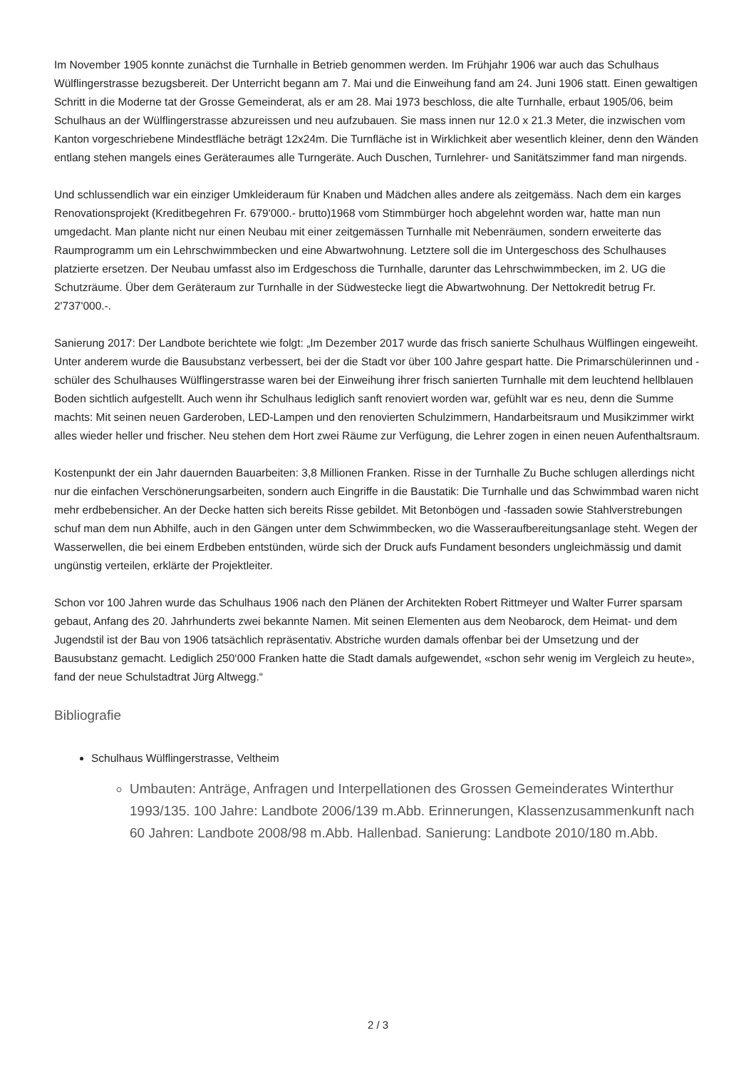Im November 1905 konnte zunächst die Turnhalle in Betrieb genommen werden. Im Frühjahr 1906 war auch das Schulhaus Wülflingerstrasse bezugsbereit. Der Unterricht begann am 7. Mai und die Einweihung fand am 24. Juni 1906 statt. Einen gewaltigen Schritt in die Moderne tat der Grosse Gemeinderat, als er am 28. Mai 1973 beschloss, die alte Turnhalle, erbaut 1905/06, beim Schulhaus an der Wülflingerstrasse abzureissen und neu aufzubauen. Sie mass innen nur 12.0 x 21.3 Meter, die inzwischen vom Kanton vorgeschriebene Mindestfläche beträgt 12x24m. Die Turnfläche ist in Wirklichkeit aber wesentlich kleiner, denn den Wänden entlang stehen mangels eines Geräteraumes alle Turngeräte. Auch Duschen, Turnlehrer- und Sanitätszimmer fand man nirgends.
Und schlussendlich war ein einziger Umkleideraum für Knaben und Mädchen alles andere als zeitgemäss. Nach dem ein karges Renovationsprojekt (Kreditbegehren Fr. 679'000.- brutto)1968 vom Stimmbürger hoch abgelehnt worden war, hatte man nun umgedacht. Man plante nicht nur einen Neubau mit einer zeitgemässen Turnhalle mit Nebenräumen, sondern erweiterte das Raumprogramm um ein Lehrschwimmbecken und eine Abwartwohnung. Letztere soll die im Untergeschoss des Schulhauses platzierte ersetzen. Der Neubau umfasst also im Erdgeschoss die Turnhalle, darunter das Lehrschwimmbecken, im 2. UG die Schutzräume. Über dem Geräteraum zur Turnhalle in der Südwestecke liegt die Abwartwohnung. Der Nettokredit betrug Fr. 2'737'000.-.
Sanierung 2017: Der Landbote berichtete wie folgt: „Im Dezember 2017 wurde das frisch sanierte Schulhaus Wülflingen eingeweiht. Unter anderem wurde die Bausubstanz verbessert, bei der die Stadt vor über 100 Jahre gespart hatte. Die Primarschülerinnen und -schüler des Schulhauses Wülflingerstrasse waren bei der Einweihung ihrer frisch sanierten Turnhalle mit dem leuchtend hellblauen Boden sichtlich aufgestellt. Auch wenn ihr Schulhaus lediglich sanft renoviert worden war, gefühlt war es neu, denn die Summe machts: Mit seinen neuen Garderoben, LED-Lampen und den renovierten Schulzimmern, Handarbeitsraum und Musikzimmer wirkt alles wieder heller und frischer. Neu stehen dem Hort zwei Räume zur Verfügung, die Lehrer zogen in einen neuen Aufenthaltsraum.
Kostenpunkt der ein Jahr dauernden Bauarbeiten: 3,8 Millionen Franken. Risse in der Turnhalle Zu Buche schlugen allerdings nicht nur die einfachen Verschönerungsarbeiten, sondern auch Eingriffe in die Baustatik: Die Turnhalle und das Schwimmbad waren nicht mehr erdbebensicher. An der Decke hatten sich bereits Risse gebildet. Mit Betonbögen und -fassaden sowie Stahlverstrebungen schuf man dem nun Abhilfe, auch in den Gängen unter dem Schwimmbecken, wo die Wasseraufbereitungsanlage steht. Wegen der Wasserwellen, die bei einem Erdbeben entstünden, würde sich der Druck aufs Fundament besonders ungleichmässig und damit ungünstig verteilen, erklärte der Projektleiter.
Schon vor 100 Jahren wurde das Schulhaus 1906 nach den Plänen der Architekten Robert Rittmeyer und Walter Furrer sparsam gebaut, Anfang des 20. Jahrhunderts zwei bekannte Namen. Mit seinen Elementen aus dem Neobarock, dem Heimat- und dem Jugendstil ist der Bau von 1906 tatsächlich repräsentativ. Abstriche wurden damals offenbar bei der Umsetzung und der Bausubstanz gemacht. Lediglich 250‘000 Franken hatte die Stadt damals aufgewendet, «schon sehr wenig im Vergleich zu heute», fand der neue Schulstadtrat Jürg Altwegg.“
Bibliografie
Schulhaus Wülflingerstrasse, Veltheim
Umbauten: Anträge, Anfragen und Interpellationen des Grossen Gemeinderates Winterthur 1993/135. 100 Jahre: Landbote 2006/139 m.Abb. Erinnerungen, Klassenzusammenkunft nach 60 Jahren: Landbote 2008/98 m.Abb. Hallenbad. Sanierung: Landbote 2010/180 m.Abb.
2 / 3